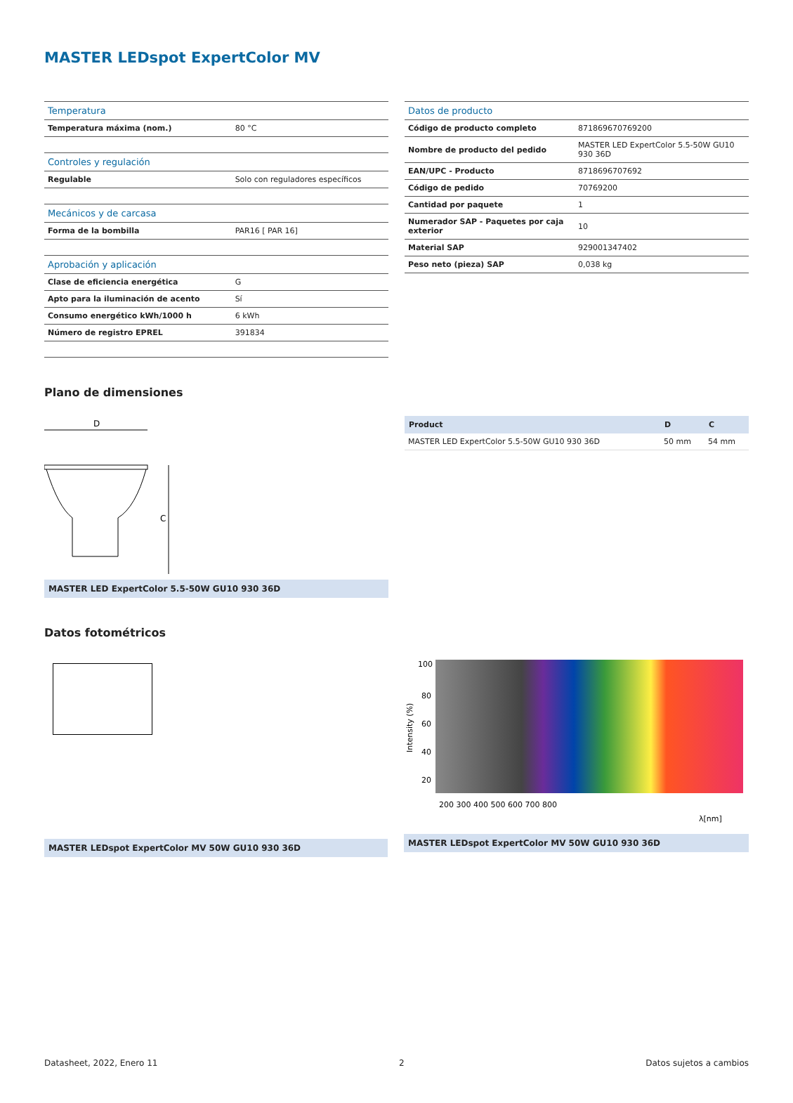MASTER LEDspot ExpertColor MV
| Temperatura | |
| Temperatura máxima (nom.) | 80 °C |
| Controles y regulación | |
| Regulable | Solo con reguladores específicos |
| Mecánicos y de carcasa | |
| Forma de la bombilla | PAR16 [ PAR 16] |
| Aprobación y aplicación | |
| Clase de eficiencia energética | G |
| Apto para la iluminación de acento | Sí |
| Consumo energético kWh/1000 h | 6 kWh |
| Número de registro EPREL | 391834 |
| Datos de producto | |
| Código de producto completo | 871869670769200 |
| Nombre de producto del pedido | MASTER LED ExpertColor 5.5-50W GU10 930 36D |
| EAN/UPC - Producto | 8718696707692 |
| Código de pedido | 70769200 |
| Cantidad por paquete | 1 |
| Numerador SAP - Paquetes por caja exterior | 10 |
| Material SAP | 929001347402 |
| Peso neto (pieza) SAP | 0,038 kg |
Plano de dimensiones
D
C
MASTER LED ExpertColor 5.5-50W GU10 930 36D
| Product | D | C |
| --- | --- | --- |
| MASTER LED ExpertColor 5.5-50W GU10 930 36D | 50 mm | 54 mm |
Datos fotométricos
MASTER LEDspot ExpertColor MV 50W GU10 930 36D
100
80
60
40
20
200 300 400 500 600 700 800
λ[nm]
Intensity (%)
MASTER LEDspot ExpertColor MV 50W GU10 930 36D
Datasheet, 2022, Enero 11 2 Datos sujetos a cambios